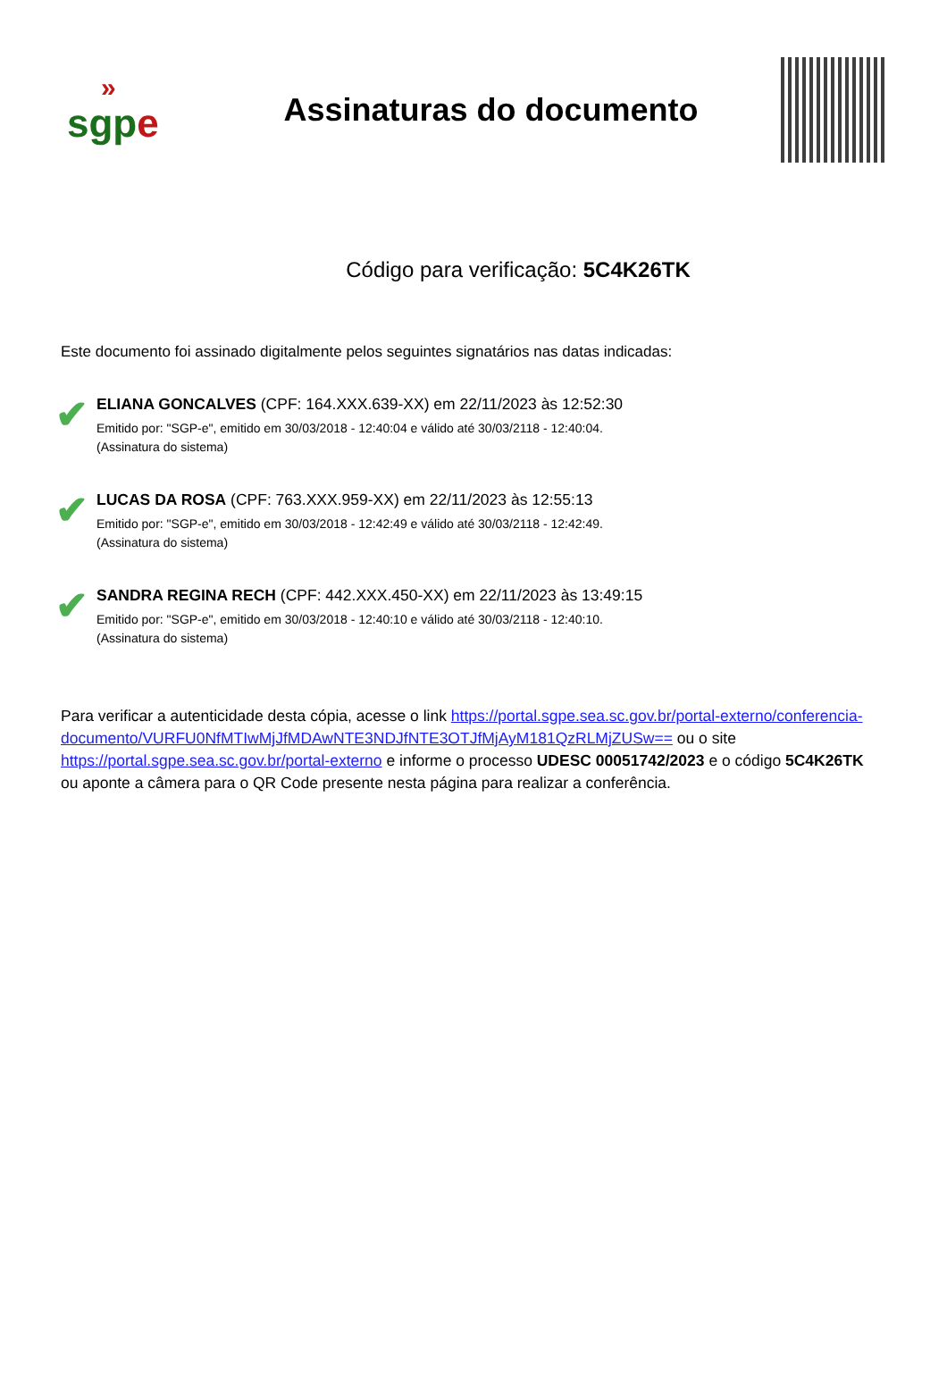»
sgpe
Assinaturas do documento
Código para verificação: 5C4K26TK
Este documento foi assinado digitalmente pelos seguintes signatários nas datas indicadas:
✔
ELIANA GONCALVES (CPF: 164.XXX.639-XX) em 22/11/2023 às 12:52:30
Emitido por: "SGP-e", emitido em 30/03/2018 - 12:40:04 e válido até 30/03/2118 - 12:40:04.
(Assinatura do sistema)
✔
LUCAS DA ROSA (CPF: 763.XXX.959-XX) em 22/11/2023 às 12:55:13
Emitido por: "SGP-e", emitido em 30/03/2018 - 12:42:49 e válido até 30/03/2118 - 12:42:49.
(Assinatura do sistema)
✔
SANDRA REGINA RECH (CPF: 442.XXX.450-XX) em 22/11/2023 às 13:49:15
Emitido por: "SGP-e", emitido em 30/03/2018 - 12:40:10 e válido até 30/03/2118 - 12:40:10.
(Assinatura do sistema)
Para verificar a autenticidade desta cópia, acesse o link https://portal.sgpe.sea.sc.gov.br/portal-externo/conferencia-documento/VURFU0NfMTIwMjJfMDAwNTE3NDJfNTE3OTJfMjAyM181QzRLMjZUSw== ou o site https://portal.sgpe.sea.sc.gov.br/portal-externo e informe o processo UDESC 00051742/2023 e o código 5C4K26TK ou aponte a câmera para o QR Code presente nesta página para realizar a conferência.